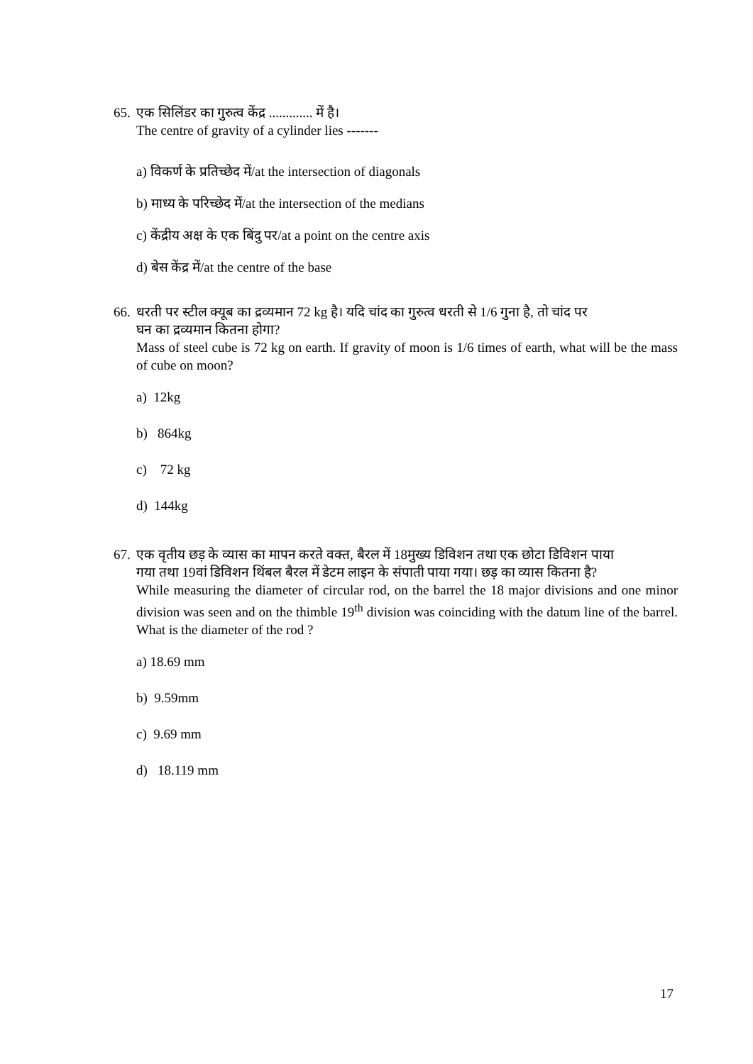65. एक सिलिंडर का गुरुत्व केंद्र ............. में है।
The centre of gravity of a cylinder lies -------
a) विकर्ण के प्रतिच्छेद में/at the intersection of diagonals
b) माध्य के परिच्छेद में/at the intersection of the medians
c) केंद्रीय अक्ष के एक बिंदु पर/at a point on the centre axis
d) बेस केंद्र में/at the centre of the base
66. धरती पर स्टील क्यूब का द्रव्यमान 72 kg है। यदि चांद का गुरुत्व धरती से 1/6 गुना है, तो चांद पर
घन का द्रव्यमान कितना होगा?
Mass of steel cube is 72 kg on earth. If gravity of moon is 1/6 times of earth, what will be the mass of cube on moon?
a) 12kg
b) 864kg
c) 72 kg
d) 144kg
67. एक वृतीय छड़ के व्यास का मापन करते वक्त, बैरल में 18मुख्य डिविशन तथा एक छोटा डिविशन पाया
गया तथा 19वां डिविशन थिंबल बैरल में डेटम लाइन के संपाती पाया गया। छड़ का व्यास कितना है?
While measuring the diameter of circular rod, on the barrel the 18 major divisions and one minor division was seen and on the thimble 19<sup>th</sup> division was coinciding with the datum line of the barrel. What is the diameter of the rod ?
a) 18.69 mm
b) 9.59mm
c) 9.69 mm
d) 18.119 mm
17